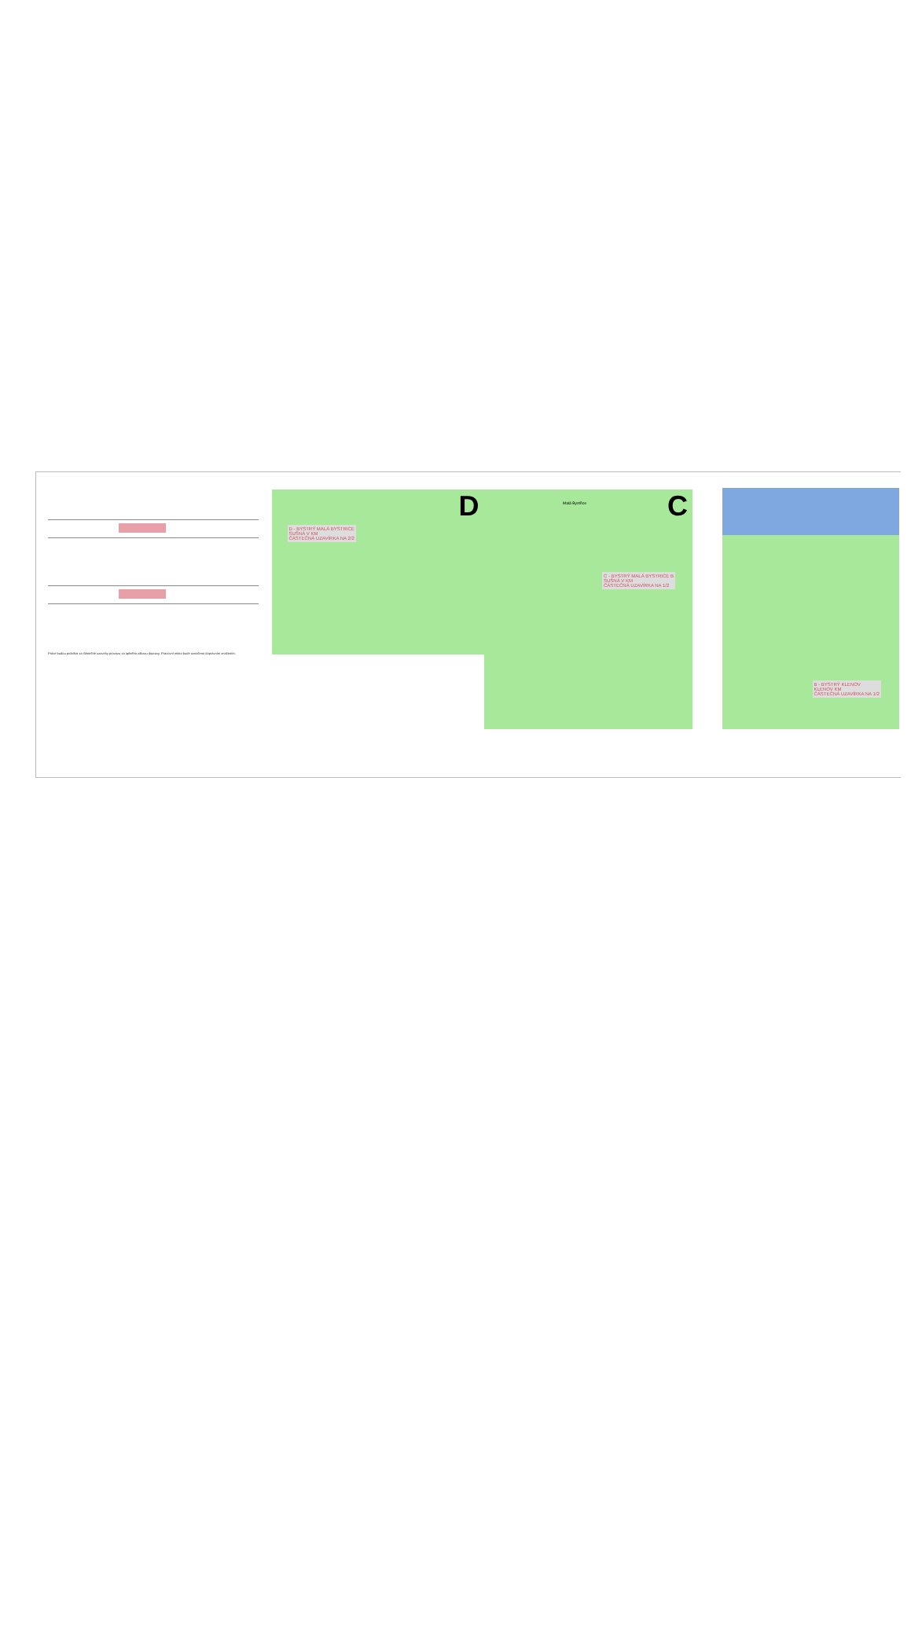Práce budou probíhat za částečné uzavírky provozu za úplného zákazu dopravy. Pracovní místo bude označeno dopravním značením.
D - BYSTRÝ MALÁ BYSTRICE
SUŠNÁ V KM
ČÁSTEČNÁ UZAVÍRKA NA 2/2
D
Malá Bystřice
C - BYSTRÝ MALÁ BYSTRICE B
SUŠNÁ V KM
ČÁSTEČNÁ UZAVÍRKA NA 1/2
C
B - BYSTRÝ KLENOV
KLENOV KM
ČÁSTEČNÁ UZAVÍRKA NA 1/2